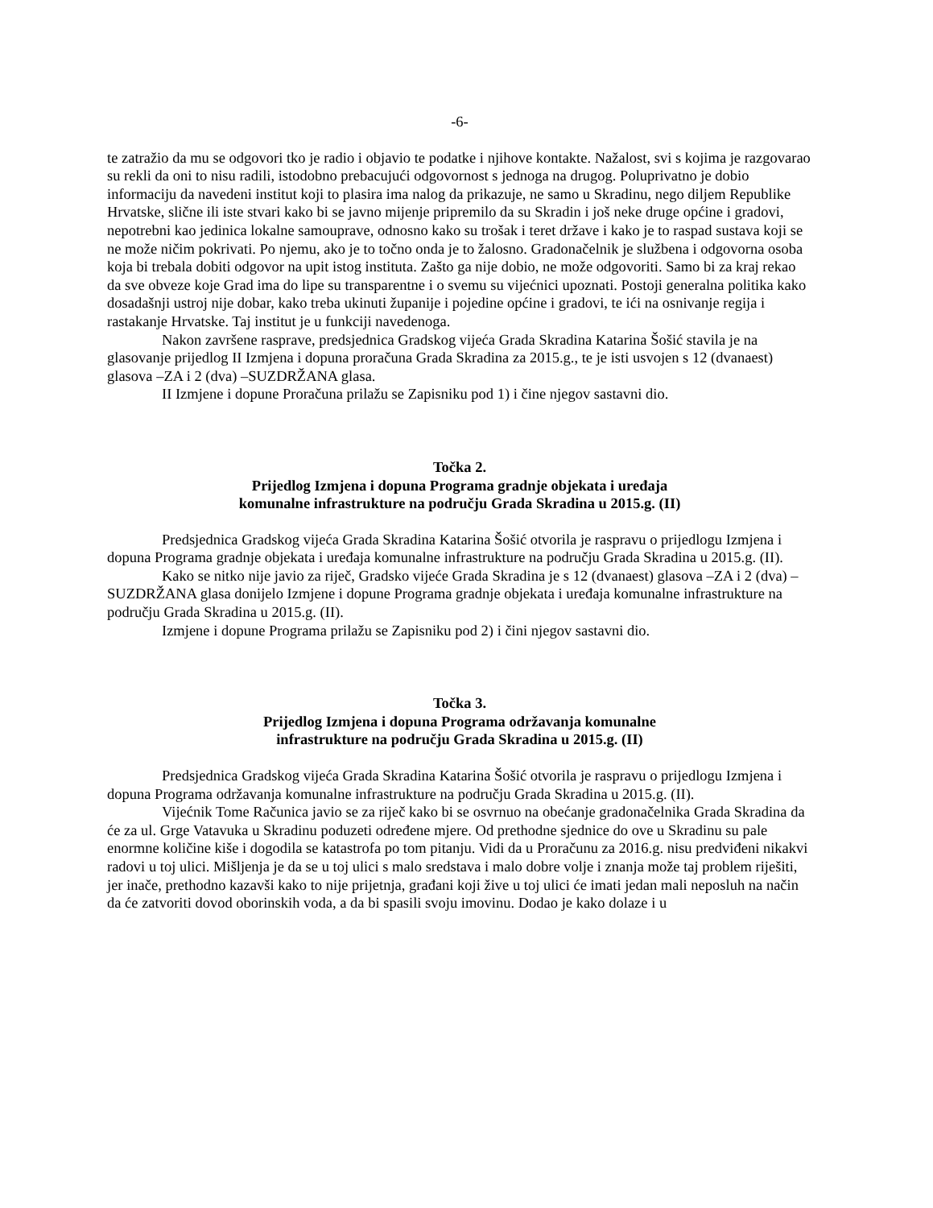-6-
te zatražio da mu se odgovori tko je radio i objavio te podatke i njihove kontakte. Nažalost, svi s kojima je razgovarao su rekli da oni to nisu radili, istodobno prebacujući odgovornost s jednoga na drugog. Poluprivatno je dobio informaciju da navedeni institut koji to plasira ima nalog da prikazuje, ne samo u Skradinu, nego diljem Republike Hrvatske, slične ili iste stvari kako bi se javno mijenje pripremilo da su Skradin i još neke druge općine i gradovi, nepotrebni kao jedinica lokalne samouprave, odnosno kako su trošak i teret države i kako je to raspad sustava koji se ne može ničim pokrivati. Po njemu, ako je to točno onda je to žalosno. Gradonačelnik je službena i odgovorna osoba koja bi trebala dobiti odgovor na upit istog instituta. Zašto ga nije dobio, ne može odgovoriti. Samo bi za kraj rekao da sve obveze koje Grad ima do lipe su transparentne i o svemu su vijećnici upoznati. Postoji generalna politika kako dosadašnji ustroj nije dobar, kako treba ukinuti županije i pojedine općine i gradovi, te ići na osnivanje regija i rastakanje Hrvatske. Taj institut je u funkciji navedenoga.
Nakon završene rasprave, predsjednica Gradskog vijeća Grada Skradina Katarina Šošić stavila je na glasovanje prijedlog II Izmjena i dopuna proračuna Grada Skradina za 2015.g., te je isti usvojen s 12 (dvanaest) glasova –ZA i 2 (dva) –SUZDRŽANA glasa.
II Izmjene i dopune Proračuna prilažu se Zapisniku pod 1) i čine njegov sastavni dio.
Točka 2.
Prijedlog Izmjena i dopuna Programa gradnje objekata i uređaja
komunalne infrastrukture na području Grada Skradina u 2015.g. (II)
Predsjednica Gradskog vijeća Grada Skradina Katarina Šošić otvorila je raspravu o prijedlogu Izmjena i dopuna Programa gradnje objekata i uređaja komunalne infrastrukture na području Grada Skradina u 2015.g. (II).
Kako se nitko nije javio za riječ, Gradsko vijeće Grada Skradina je s 12 (dvanaest) glasova –ZA i 2 (dva) –SUZDRŽANA glasa donijelo Izmjene i dopune Programa gradnje objekata i uređaja komunalne infrastrukture na području Grada Skradina u 2015.g. (II).
Izmjene i dopune Programa prilažu se Zapisniku pod 2) i čini njegov sastavni dio.
Točka 3.
Prijedlog Izmjena i dopuna Programa održavanja komunalne
infrastrukture na području Grada Skradina u 2015.g. (II)
Predsjednica Gradskog vijeća Grada Skradina Katarina Šošić otvorila je raspravu o prijedlogu Izmjena i dopuna Programa održavanja komunalne infrastrukture na području Grada Skradina u 2015.g. (II).
Vijećnik Tome Računica javio se za riječ kako bi se osvrnuo na obećanje gradonačelnika Grada Skradina da će za ul. Grge Vatavuka u Skradinu poduzeti određene mjere. Od prethodne sjednice do ove u Skradinu su pale enormne količine kiše i dogodila se katastrofa po tom pitanju. Vidi da u Proračunu za 2016.g. nisu predviđeni nikakvi radovi u toj ulici. Mišljenja je da se u toj ulici s malo sredstava i malo dobre volje i znanja može taj problem riješiti, jer inače, prethodno kazavši kako to nije prijetnja, građani koji žive u toj ulici će imati jedan mali neposluh na način da će zatvoriti dovod oborinskih voda, a da bi spasili svoju imovinu. Dodao je kako dolaze i u